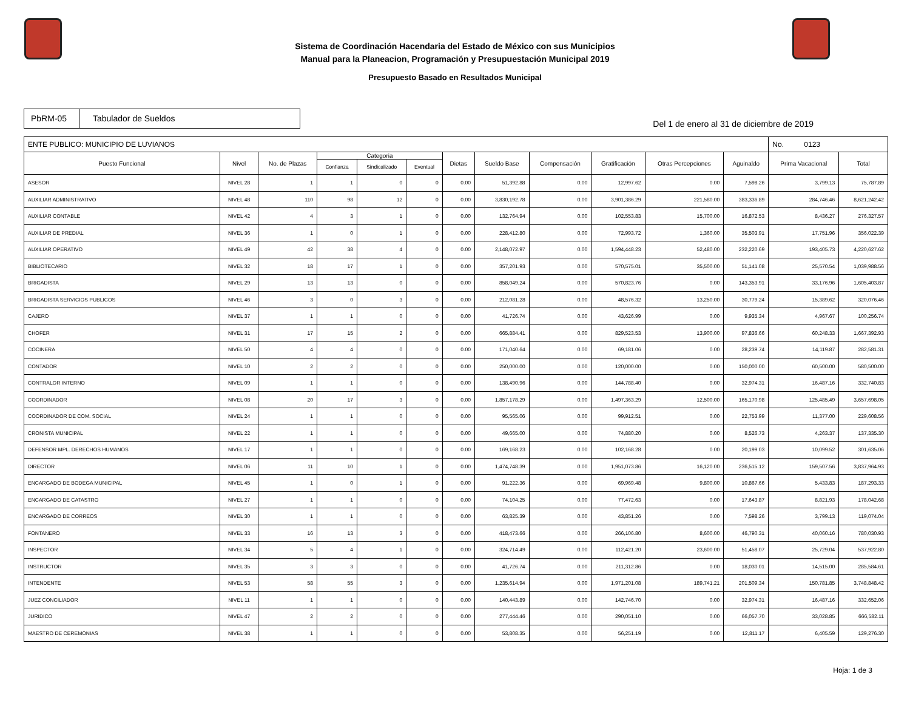Sistema de Coordinación Hacendaria del Estado de México con sus Municipios
Manual para la Planeacion, Programación y Presupuestación Municipal 2019
Presupuesto Basado en Resultados Municipal
PbRM-05 Tabulador de Sueldos
Del 1 de enero al 31 de diciembre de 2019
| ENTE PUBLICO: MUNICIPIO DE LUVIANOS | | | | | | | | | | | | No. 0123 | |
| --- | --- | --- | --- | --- | --- | --- | --- | --- | --- | --- | --- | --- | --- |
| Puesto Funcional | Nivel | No. de Plazas | Categoria | | | Dietas | Sueldo Base | Compensación | Gratificación | Otras Percepciones | Aguinaldo | Prima Vacacional | Total |
| | | | Confianza | Sindicalizado | Eventual | | | | | | | | |
| ASESOR | NIVEL 28 | 1 | 1 | 0 | 0 | 0.00 | 51,392.88 | 0.00 | 12,997.62 | 0.00 | 7,598.26 | 3,799.13 | 75,787.89 |
| AUXILIAR ADMINISTRATIVO | NIVEL 48 | 110 | 98 | 12 | 0 | 0.00 | 3,830,192.78 | 0.00 | 3,901,386.29 | 221,580.00 | 383,336.89 | 284,746.46 | 8,621,242.42 |
| AUXILIAR CONTABLE | NIVEL 42 | 4 | 3 | 1 | 0 | 0.00 | 132,764.94 | 0.00 | 102,553.83 | 15,700.00 | 16,872.53 | 8,436.27 | 276,327.57 |
| AUXILIAR DE PREDIAL | NIVEL 36 | 1 | 0 | 1 | 0 | 0.00 | 228,412.80 | 0.00 | 72,993.72 | 1,360.00 | 35,503.91 | 17,751.96 | 356,022.39 |
| AUXILIAR OPERATIVO | NIVEL 49 | 42 | 38 | 4 | 0 | 0.00 | 2,148,072.97 | 0.00 | 1,594,448.23 | 52,480.00 | 232,220.69 | 193,405.73 | 4,220,627.62 |
| BIBLIOTECARIO | NIVEL 32 | 18 | 17 | 1 | 0 | 0.00 | 357,201.93 | 0.00 | 570,575.01 | 35,500.00 | 51,141.08 | 25,570.54 | 1,039,988.56 |
| BRIGADISTA | NIVEL 29 | 13 | 13 | 0 | 0 | 0.00 | 858,049.24 | 0.00 | 570,823.76 | 0.00 | 143,353.91 | 33,176.96 | 1,605,403.87 |
| BRIGADISTA SERVICIOS PUBLICOS | NIVEL 46 | 3 | 0 | 3 | 0 | 0.00 | 212,081.28 | 0.00 | 48,576.32 | 13,250.00 | 30,779.24 | 15,389.62 | 320,076.46 |
| CAJERO | NIVEL 37 | 1 | 1 | 0 | 0 | 0.00 | 41,726.74 | 0.00 | 43,626.99 | 0.00 | 9,935.34 | 4,967.67 | 100,256.74 |
| CHOFER | NIVEL 31 | 17 | 15 | 2 | 0 | 0.00 | 665,884.41 | 0.00 | 829,523.53 | 13,900.00 | 97,836.66 | 60,248.33 | 1,667,392.93 |
| COCINERA | NIVEL 50 | 4 | 4 | 0 | 0 | 0.00 | 171,040.64 | 0.00 | 69,181.06 | 0.00 | 28,239.74 | 14,119.87 | 282,581.31 |
| CONTADOR | NIVEL 10 | 2 | 2 | 0 | 0 | 0.00 | 250,000.00 | 0.00 | 120,000.00 | 0.00 | 150,000.00 | 60,500.00 | 580,500.00 |
| CONTRALOR INTERNO | NIVEL 09 | 1 | 1 | 0 | 0 | 0.00 | 138,490.96 | 0.00 | 144,788.40 | 0.00 | 32,974.31 | 16,487.16 | 332,740.83 |
| COORDINADOR | NIVEL 08 | 20 | 17 | 3 | 0 | 0.00 | 1,857,178.29 | 0.00 | 1,497,363.29 | 12,500.00 | 165,170.98 | 125,485.49 | 3,657,698.05 |
| COORDINADOR DE COM. SOCIAL | NIVEL 24 | 1 | 1 | 0 | 0 | 0.00 | 95,565.06 | 0.00 | 99,912.51 | 0.00 | 22,753.99 | 11,377.00 | 229,608.56 |
| CRONISTA MUNICIPAL | NIVEL 22 | 1 | 1 | 0 | 0 | 0.00 | 49,665.00 | 0.00 | 74,880.20 | 0.00 | 8,526.73 | 4,263.37 | 137,335.30 |
| DEFENSOR MPL. DERECHOS HUMANOS | NIVEL 17 | 1 | 1 | 0 | 0 | 0.00 | 169,168.23 | 0.00 | 102,168.28 | 0.00 | 20,199.03 | 10,099.52 | 301,635.06 |
| DIRECTOR | NIVEL 06 | 11 | 10 | 1 | 0 | 0.00 | 1,474,748.39 | 0.00 | 1,951,073.86 | 16,120.00 | 236,515.12 | 159,507.56 | 3,837,964.93 |
| ENCARGADO DE BODEGA MUNICIPAL | NIVEL 45 | 1 | 0 | 1 | 0 | 0.00 | 91,222.36 | 0.00 | 69,969.48 | 9,800.00 | 10,867.66 | 5,433.83 | 187,293.33 |
| ENCARGADO DE CATASTRO | NIVEL 27 | 1 | 1 | 0 | 0 | 0.00 | 74,104.25 | 0.00 | 77,472.63 | 0.00 | 17,643.87 | 8,821.93 | 178,042.68 |
| ENCARGADO DE CORREOS | NIVEL 30 | 1 | 1 | 0 | 0 | 0.00 | 63,825.39 | 0.00 | 43,851.26 | 0.00 | 7,598.26 | 3,799.13 | 119,074.04 |
| FONTANERO | NIVEL 33 | 16 | 13 | 3 | 0 | 0.00 | 418,473.66 | 0.00 | 266,106.80 | 8,600.00 | 46,790.31 | 40,060.16 | 780,030.93 |
| INSPECTOR | NIVEL 34 | 5 | 4 | 1 | 0 | 0.00 | 324,714.49 | 0.00 | 112,421.20 | 23,600.00 | 51,458.07 | 25,729.04 | 537,922.80 |
| INSTRUCTOR | NIVEL 35 | 3 | 3 | 0 | 0 | 0.00 | 41,726.74 | 0.00 | 211,312.86 | 0.00 | 18,030.01 | 14,515.00 | 285,584.61 |
| INTENDENTE | NIVEL 53 | 58 | 55 | 3 | 0 | 0.00 | 1,235,614.94 | 0.00 | 1,971,201.08 | 189,741.21 | 201,509.34 | 150,781.85 | 3,748,848.42 |
| JUEZ CONCILIADOR | NIVEL 11 | 1 | 1 | 0 | 0 | 0.00 | 140,443.89 | 0.00 | 142,746.70 | 0.00 | 32,974.31 | 16,487.16 | 332,652.06 |
| JURIDICO | NIVEL 47 | 2 | 2 | 0 | 0 | 0.00 | 277,444.46 | 0.00 | 290,051.10 | 0.00 | 66,057.70 | 33,028.85 | 666,582.11 |
| MAESTRO DE CEREMONIAS | NIVEL 38 | 1 | 1 | 0 | 0 | 0.00 | 53,808.35 | 0.00 | 56,251.19 | 0.00 | 12,811.17 | 6,405.59 | 129,276.30 |
Hoja: 1 de 3